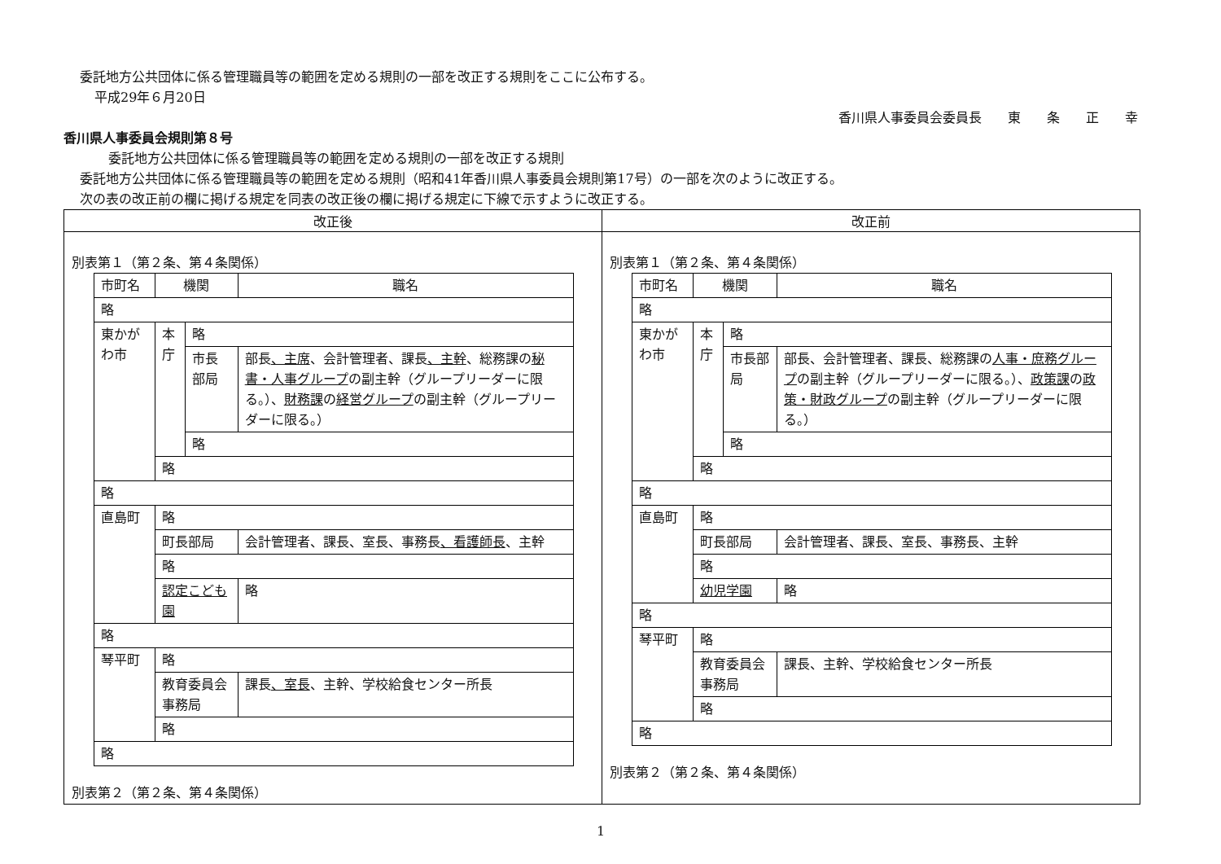委託地方公共団体に係る管理職員等の範囲を定める規則の一部を改正する規則をここに公布する。
平成29年６月20日
香川県人事委員会委員長　　東　　条　　正　　幸
香川県人事委員会規則第８号
委託地方公共団体に係る管理職員等の範囲を定める規則の一部を改正する規則
委託地方公共団体に係る管理職員等の範囲を定める規則（昭和41年香川県人事委員会規則第17号）の一部を次のように改正する。
次の表の改正前の欄に掲げる規定を同表の改正後の欄に掲げる規定に下線で示すように改正する。
| 改正後 | 改正前 |
| --- | --- |
| 別表第１（第２条、第４条関係） / 市町名 / 機関 / / 職名 / / 略 / / / / / 東かがわ市 / 本庁 / 略 / / / / / 市長部局 / 部長 、主席 、会計管理者、課長 、主幹 、総務課の 秘書・人事グループ の副主幹（グループリーダーに限る。）、 財務課 の 経営グループ の副主幹（グループリーダーに限る。） / / / / 略 / / / / 略 / / / / 略 / / / / / 直島町 / 略 / / / / / 町長部局 / / 会計管理者、課長、室長、事務長 、看護師長 、主幹 / / / 略 / / / / / 認定こども園 / / 略 / / 略 / / / / / 琴平町 / 略 / / / / / 教育委員会事務局 / / 課長 、室長 、主幹、学校給食センター所長 / / / 略 / / / / 略 / / / / 別表第２（第２条、第４条関係） | 別表第１（第２条、第４条関係） / 市町名 / 機関 / / 職名 / / 略 / / / / / 東かがわ市 / 本庁 / 略 / / / / / 市長部局 / 部長、会計管理者、課長、総務課の 人事・庶務グループ の副主幹（グループリーダーに限る。）、 政策課 の 政策・財政グループ の副主幹（グループリーダーに限る。） / / / / 略 / / / / 略 / / / / 略 / / / / / 直島町 / 略 / / / / / 町長部局 / / 会計管理者、課長、室長、事務長、主幹 / / / 略 / / / / / 幼児学園 / / 略 / / 略 / / / / / 琴平町 / 略 / / / / / 教育委員会事務局 / / 課長、主幹、学校給食センター所長 / / / 略 / / / / 略 / / / / 別表第２（第２条、第４条関係） |
1